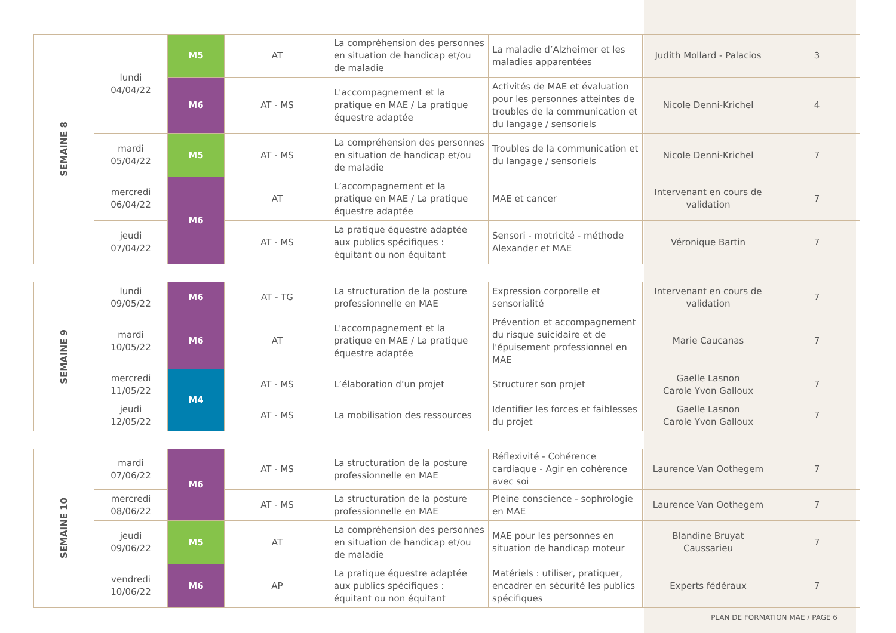| SEMAINE 8 | lundi 04/04/22 | M5 | AT | La compréhension des personnes en situation de handicap et/ou de maladie | La maladie d’Alzheimer et les maladies apparentées | Judith Mollard - Palacios | 3 |
| | | M6 | AT - MS | L'accompagnement et la pratique en MAE / La pratique équestre adaptée | Activités de MAE et évaluation pour les personnes atteintes de troubles de la communication et du langage / sensoriels | Nicole Denni-Krichel | 4 |
| | mardi 05/04/22 | M5 | AT - MS | La compréhension des personnes en situation de handicap et/ou de maladie | Troubles de la communication et du langage / sensoriels | Nicole Denni-Krichel | 7 |
| | mercredi 06/04/22 | M6 | AT | L’accompagnement et la pratique en MAE / La pratique équestre adaptée | MAE et cancer | Intervenant en cours de validation | 7 |
| | jeudi 07/04/22 | | AT - MS | La pratique équestre adaptée aux publics spécifiques : équitant ou non équitant | Sensori - motricité - méthode Alexander et MAE | Véronique Bartin | 7 |
| SEMAINE 9 | lundi 09/05/22 | M6 | AT - TG | La structuration de la posture professionnelle en MAE | Expression corporelle et sensorialité | Intervenant en cours de validation | 7 |
| | mardi 10/05/22 | M6 | AT | L'accompagnement et la pratique en MAE / La pratique équestre adaptée | Prévention et accompagnement du risque suicidaire et de l'épuisement professionnel en MAE | Marie Caucanas | 7 |
| | mercredi 11/05/22 | M4 | AT - MS | L’élaboration d’un projet | Structurer son projet | Gaelle Lasnon Carole Yvon Galloux | 7 |
| | jeudi 12/05/22 | | AT - MS | La mobilisation des ressources | Identifier les forces et faiblesses du projet | Gaelle Lasnon Carole Yvon Galloux | 7 |
| SEMAINE 10 | mardi 07/06/22 | M6 | AT - MS | La structuration de la posture professionnelle en MAE | Réflexivité - Cohérence cardiaque - Agir en cohérence avec soi | Laurence Van Oothegem | 7 |
| | mercredi 08/06/22 | | AT - MS | La structuration de la posture professionnelle en MAE | Pleine conscience - sophrologie en MAE | Laurence Van Oothegem | 7 |
| | jeudi 09/06/22 | M5 | AT | La compréhension des personnes en situation de handicap et/ou de maladie | MAE pour les personnes en situation de handicap moteur | Blandine Bruyat Caussarieu | 7 |
| | vendredi 10/06/22 | M6 | AP | La pratique équestre adaptée aux publics spécifiques : équitant ou non équitant | Matériels : utiliser, pratiquer, encadrer en sécurité les publics spécifiques | Experts fédéraux | 7 |
PLAN DE FORMATION MAE / PAGE 6